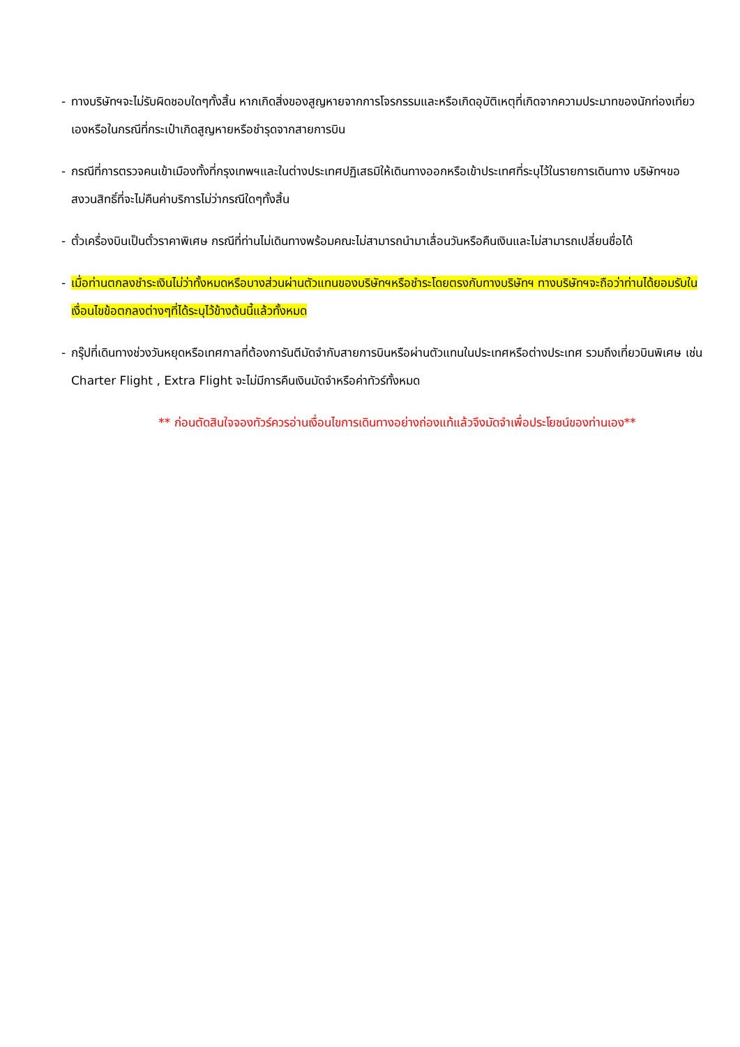- ทางบริษัทฯจะไม่รับผิดชอบใดๆทั้งสิ้น หากเกิดสิ่งของสูญหายจากการโจรกรรมและหรือเกิดอุบัติเหตุที่เกิดจากความประมาทของนักท่องเที่ยวเองหรือในกรณีที่กระเป๋าเกิดสูญหายหรือชำรุดจากสายการบิน
- กรณีที่การตรวจคนเข้าเมืองทั้งที่กรุงเทพฯและในต่างประเทศปฏิเสธมิให้เดินทางออกหรือเข้าประเทศที่ระบุไว้ในรายการเดินทาง บริษัทฯขอสงวนสิทธิ์ที่จะไม่คืนค่าบริการไม่ว่ากรณีใดๆทั้งสิ้น
- ตั๋วเครื่องบินเป็นตั๋วราคาพิเศษ กรณีที่ท่านไม่เดินทางพร้อมคณะไม่สามารถนำมาเลื่อนวันหรือคืนเงินและไม่สามารถเปลี่ยนชื่อได้
- เมื่อท่านตกลงชำระเงินไม่ว่าทั้งหมดหรือบางส่วนผ่านตัวแทนของบริษัทฯหรือชำระโดยตรงกับทางบริษัทฯ ทางบริษัทฯจะถือว่าท่านได้ยอมรับในเงื่อนไขข้อตกลงต่างๆที่ได้ระบุไว้ข้างต้นนี้แล้วทั้งหมด
- กรุ๊ปที่เดินทางช่วงวันหยุดหรือเทศกาลที่ต้องการันตีมัดจำกับสายการบินหรือผ่านตัวแทนในประเทศหรือต่างประเทศ รวมถึงเที่ยวบินพิเศษ เช่น Charter Flight , Extra Flight จะไม่มีการคืนเงินมัดจำหรือค่าทัวร์ทั้งหมด
** ก่อนตัดสินใจจองทัวร์ควรอ่านเงื่อนไขการเดินทางอย่างถ่องแท้แล้วจึงมัดจำเพื่อประโยชน์ของท่านเอง**